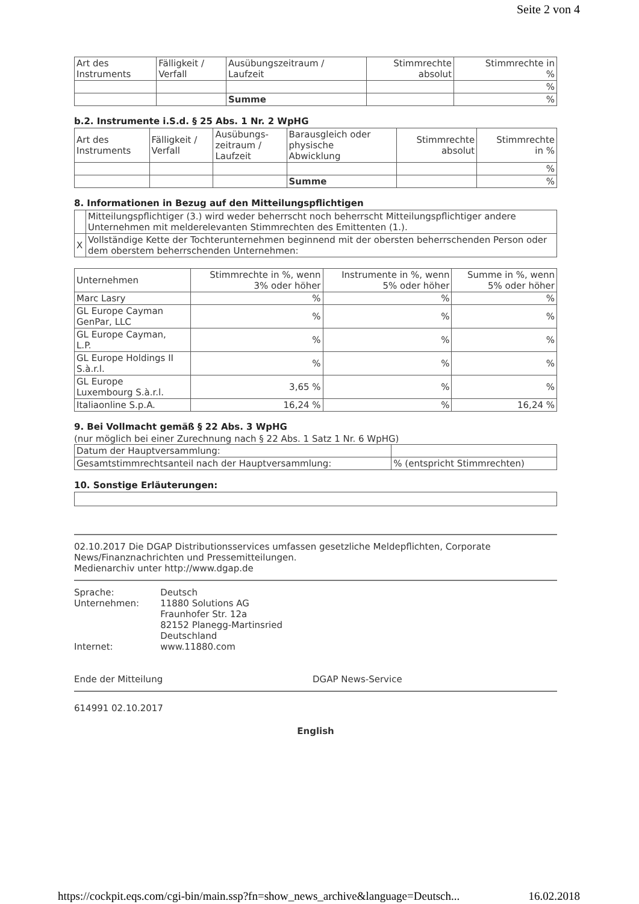Seite 2 von 4
| Art des Instruments | Fälligkeit / Verfall | Ausübungszeitraum / Laufzeit | Stimmrechte absolut | Stimmrechte in % |
| --- | --- | --- | --- | --- |
| | | | | % |
| | | Summe | | % |
b.2. Instrumente i.S.d. § 25 Abs. 1 Nr. 2 WpHG
| Art des Instruments | Fälligkeit / Verfall | Ausübungs- zeitraum / Laufzeit | Barausgleich oder physische Abwicklung | Stimmrechte absolut | Stimmrechte in % |
| --- | --- | --- | --- | --- | --- |
| | | | | | % |
| | | | Summe | | % |
8. Informationen in Bezug auf den Mitteilungspflichtigen
| | Mitteilungspflichtiger (3.) wird weder beherrscht noch beherrscht Mitteilungspflichtiger andere Unternehmen mit melderelevanten Stimmrechten des Emittenten (1.). |
| X | Vollständige Kette der Tochterunternehmen beginnend mit der obersten beherrschenden Person oder dem oberstem beherrschenden Unternehmen: |
| Unternehmen | Stimmrechte in %, wenn 3% oder höher | Instrumente in %, wenn 5% oder höher | Summe in %, wenn 5% oder höher |
| --- | --- | --- | --- |
| Marc Lasry | % | % | % |
| GL Europe Cayman GenPar, LLC | % | % | % |
| GL Europe Cayman, L.P. | % | % | % |
| GL Europe Holdings II S.à.r.l. | % | % | % |
| GL Europe Luxembourg S.à.r.l. | 3,65 % | % | % |
| Italiaonline S.p.A. | 16,24 % | % | 16,24 % |
9. Bei Vollmacht gemäß § 22 Abs. 3 WpHG
(nur möglich bei einer Zurechnung nach § 22 Abs. 1 Satz 1 Nr. 6 WpHG)
| Datum der Hauptversammlung: | |
| Gesamtstimmrechtsanteil nach der Hauptversammlung: | % (entspricht Stimmrechten) |
10. Sonstige Erläuterungen:
02.10.2017 Die DGAP Distributionsservices umfassen gesetzliche Meldepflichten, Corporate News/Finanznachrichten und Pressemitteilungen.
Medienarchiv unter http://www.dgap.de
| Sprache: | Deutsch |
| Unternehmen: | 11880 Solutions AG Fraunhofer Str. 12a 82152 Planegg-Martinsried Deutschland |
| Internet: | www.11880.com |
Ende der Mitteilung DGAP News-Service
614991 02.10.2017
English
https://cockpit.eqs.com/cgi-bin/main.ssp?fn=show_news_archive&language=Deutsch... 16.02.2018